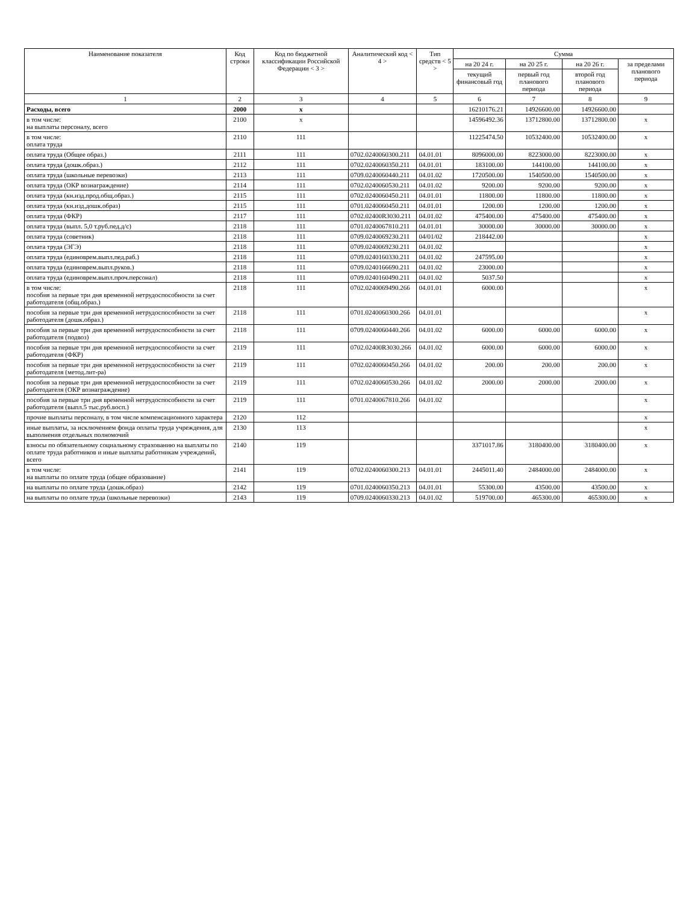| Наименование показателя | Код строки | Код по бюджетной классификации Российской Федерации < 3 > | Аналитический код < 4 > | Тип средств < 5 > | Сумма | | | |
| --- | --- | --- | --- | --- | --- | --- | --- | --- |
| | | | | | на 20 24 г. | на 20 25 г. | на 20 26 г. | за пределами планового периода |
| | | | | | текущий финансовый год | первый год планового периода | второй год планового периода | |
| 1 | 2 | 3 | 4 | 5 | 6 | 7 | 8 | 9 |
| Расходы, всего | 2000 | x | | | 16210176.21 | 14926600.00 | 14926600.00 | |
| в том числе: на выплаты персоналу, всего | 2100 | x | | | 14596492.36 | 13712800.00 | 13712800.00 | x |
| в том числе: оплата труда | 2110 | 111 | | | 11225474.50 | 10532400.00 | 10532400.00 | x |
| оплата труда (Общее образ.) | 2111 | 111 | 0702.0240060300.211 | 04.01.01 | 8096000.00 | 8223000.00 | 8223000.00 | x |
| оплата труда (дошк.образ.) | 2112 | 111 | 0702.0240060350.211 | 04.01.01 | 183100.00 | 144100.00 | 144100.00 | x |
| оплата труда (школьные перевозки) | 2113 | 111 | 0709.0240060440.211 | 04.01.02 | 1720500.00 | 1540500.00 | 1540500.00 | x |
| оплата труда (ОКР вознаграждение) | 2114 | 111 | 0702.0240060530.211 | 04.01.02 | 9200.00 | 9200.00 | 9200.00 | x |
| оплата труда (кн.изд.прод.общ.образ.) | 2115 | 111 | 0702.0240060450.211 | 04.01.01 | 11800.00 | 11800.00 | 11800.00 | x |
| оплата труда (кн.изд.дошк.образ) | 2115 | 111 | 0701.0240060450.211 | 04.01.01 | 1200.00 | 1200.00 | 1200.00 | x |
| оплата труда (ФКР) | 2117 | 111 | 0702.02400R3030.211 | 04.01.02 | 475400.00 | 475400.00 | 475400.00 | x |
| оплата труда (выпл. 5,0 т.руб.пед.д/с) | 2118 | 111 | 0701.0240067810.211 | 04.01.01 | 30000.00 | 30000.00 | 30000.00 | x |
| оплата труда (советник) | 2118 | 111 | 0709.0240069230.211 | 04/01/02 | 218442.00 | | | x |
| оплата труда (ЭГЭ) | 2118 | 111 | 0709.0240069230.211 | 04.01.02 | | | | x |
| оплата труда (единоврем.выпл.пед.раб.) | 2118 | 111 | 0709.0240160330.211 | 04.01.02 | 247595.00 | | | x |
| оплата труда (единоврем.выпл.руков.) | 2118 | 111 | 0709.0240166690.211 | 04.01.02 | 23000.00 | | | x |
| оплата труда (единоврем.выпл.проч.персонал) | 2118 | 111 | 0709.0240160490.211 | 04.01.02 | 5037.50 | | | x |
| в том числе: пособия за первые три дня временной нетрудоспособности за счет работодателя (общ.образ.) | 2118 | 111 | 0702.0240069490.266 | 04.01.01 | 6000.00 | | | x |
| пособия за первые три дня временной нетрудоспособности за счет работодателя (дошк.образ.) | 2118 | 111 | 0701.0240060300.266 | 04.01.01 | | | | x |
| пособия за первые три дня временной нетрудоспособности за счет работодателя (подвоз) | 2118 | 111 | 0709.0240060440.266 | 04.01.02 | 6000.00 | 6000.00 | 6000.00 | x |
| пособия за первые три дня временной нетрудоспособности за счет работодателя (ФКР) | 2119 | 111 | 0702.02400R3030.266 | 04.01.02 | 6000.00 | 6000.00 | 6000.00 | x |
| пособия за первые три дня временной нетрудоспособности за счет работодателя (метод.лит-ра) | 2119 | 111 | 0702.0240060450.266 | 04.01.02 | 200.00 | 200.00 | 200.00 | x |
| пособия за первые три дня временной нетрудоспособности за счет работодателя (ОКР вознаграждение) | 2119 | 111 | 0702.0240060530.266 | 04.01.02 | 2000.00 | 2000.00 | 2000.00 | x |
| пособия за первые три дня временной нетрудоспособности за счет работодателя (выпл.5 тыс.руб.восп.) | 2119 | 111 | 0701.0240067810.266 | 04.01.02 | | | | x |
| прочие выплаты персоналу, в том числе компенсационного характера | 2120 | 112 | | | | | | x |
| иные выплаты, за исключением фонда оплаты труда учреждения, для выполнения отдельных полномочий | 2130 | 113 | | | | | | x |
| взносы по обязательному социальному страхованию на выплаты по оплате труда работников и иные выплаты работникам учреждений, всего | 2140 | 119 | | | 3371017.86 | 3180400.00 | 3180400.00 | x |
| в том числе: на выплаты по оплате труда (общее образование) | 2141 | 119 | 0702.0240060300.213 | 04.01.01 | 2445011.40 | 2484000.00 | 2484000.00 | x |
| на выплаты по оплате труда (дошк.образ) | 2142 | 119 | 0701.0240060350.213 | 04.01.01 | 55300.00 | 43500.00 | 43500.00 | x |
| на выплаты по оплате труда (школьные перевозки) | 2143 | 119 | 0709.0240060330.213 | 04.01.02 | 519700.00 | 465300.00 | 465300.00 | x |